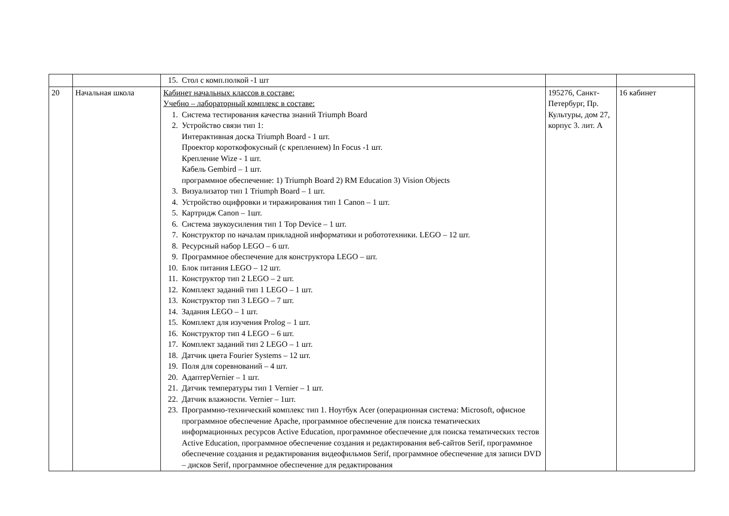| | | 15. Стол с комп.полкой -1 шт | | |
| 20 | Начальная школа | Кабинет начальных классов в составе: Учебно – лабораторный комплекс в составе: 1. Система тестирования качества знаний Triumph Board 2. Устройство связи тип 1: Интерактивная доска Triumph Board - 1 шт. Проектор короткофокусный (с креплением) In Focus -1 шт. Крепление Wize - 1 шт. Кабель Gembird – 1 шт. программное обеспечение: 1) Triumph Board 2) RM Education 3) Vision Objects 3. Визуализатор тип 1 Triumph Board – 1 шт. 4. Устройство оцифровки и тиражирования тип 1 Canon – 1 шт. 5. Картридж Canon – 1шт. 6. Система звукоусиления тип 1 Top Device – 1 шт. 7. Конструктор по началам прикладной информатики и робототехники. LEGO – 12 шт. 8. Ресурсный набор LEGO – 6 шт. 9. Программное обеспечение для конструктора LEGO – шт. 10. Блок питания LEGO – 12 шт. 11. Конструктор тип 2 LEGO – 2 шт. 12. Комплект заданий тип 1 LEGO – 1 шт. 13. Конструктор тип 3 LEGO – 7 шт. 14. Задания LEGO – 1 шт. 15. Комплект для изучения Prolog – 1 шт. 16. Конструктор тип 4 LEGO – 6 шт. 17. Комплект заданий тип 2 LEGO – 1 шт. 18. Датчик цвета Fourier Systems – 12 шт. 19. Поля для соревнований – 4 шт. 20. АдаптерVernier – 1 шт. 21. Датчик температуры тип 1 Vernier – 1 шт. 22. Датчик влажности. Vernier – 1шт. 23. Программно-технический комплекс тип 1. Ноутбук Acer (операционная система: Microsoft, офисное программное обеспечение Apache, программное обеспечение для поиска тематических информационных ресурсов Active Education, программное обеспечение для поиска тематических тестов Active Education, программное обеспечение создания и редактирования веб-сайтов Serif, программное обеспечение создания и редактирования видеофильмов Serif, программное обеспечение для записи DVD – дисков Serif, программное обеспечение для редактирования | 195276, Санкт-Петербург, Пр. Культуры, дом 27, корпус 3. лит. А | 16 кабинет |